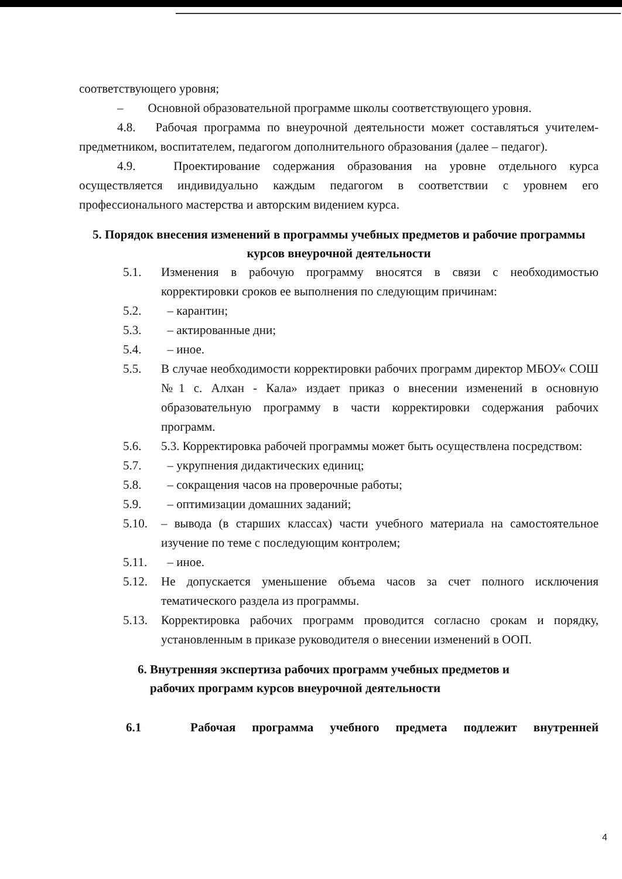соответствующего уровня;
– Основной образовательной программе школы соответствующего уровня.
4.8. Рабочая программа по внеурочной деятельности может составляться учителем-предметником, воспитателем, педагогом дополнительного образования (далее – педагог).
4.9. Проектирование содержания образования на уровне отдельного курса осуществляется индивидуально каждым педагогом в соответствии с уровнем его профессионального мастерства и авторским видением курса.
5. Порядок внесения изменений в программы учебных предметов и рабочие программы курсов внеурочной деятельности
5.1. Изменения в рабочую программу вносятся в связи с необходимостью корректировки сроков ее выполнения по следующим причинам:
5.2. – карантин;
5.3. – актированные дни;
5.4. – иное.
5.5. В случае необходимости корректировки рабочих программ директор МБОУ« СОШ №1 с. Алхан - Кала» издает приказ о внесении изменений в основную образовательную программу в части корректировки содержания рабочих программ.
5.6. 5.3. Корректировка рабочей программы может быть осуществлена посредством:
5.7. – укрупнения дидактических единиц;
5.8. – сокращения часов на проверочные работы;
5.9. – оптимизации домашних заданий;
5.10. – вывода (в старших классах) части учебного материала на самостоятельное изучение по теме с последующим контролем;
5.11. – иное.
5.12. Не допускается уменьшение объема часов за счет полного исключения тематического раздела из программы.
5.13. Корректировка рабочих программ проводится согласно срокам и порядку, установленным в приказе руководителя о внесении изменений в ООП.
6. Внутренняя экспертиза рабочих программ учебных предметов и
рабочих программ курсов внеурочной деятельности
6.1 Рабочая программа учебного предмета подлежит внутренней
4